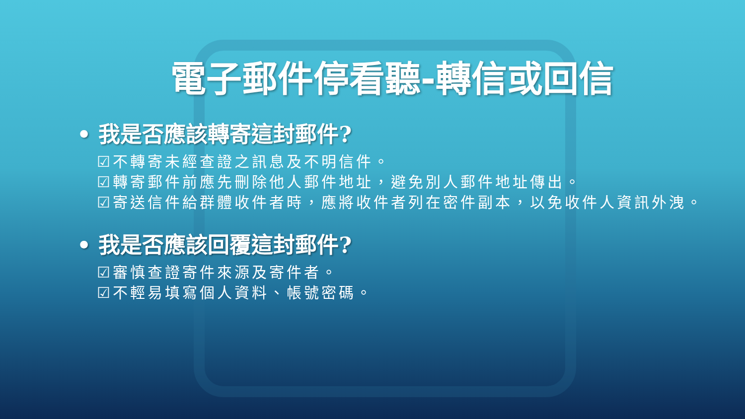電子郵件停看聽-轉信或回信
• 我是否應該轉寄這封郵件?
☑不轉寄未經查證之訊息及不明信件。
☑轉寄郵件前應先刪除他人郵件地址，避免別人郵件地址傳出。
☑寄送信件給群體收件者時，應將收件者列在密件副本，以免收件人資訊外洩。
• 我是否應該回覆這封郵件?
☑審慎查證寄件來源及寄件者。
☑不輕易填寫個人資料、帳號密碼。